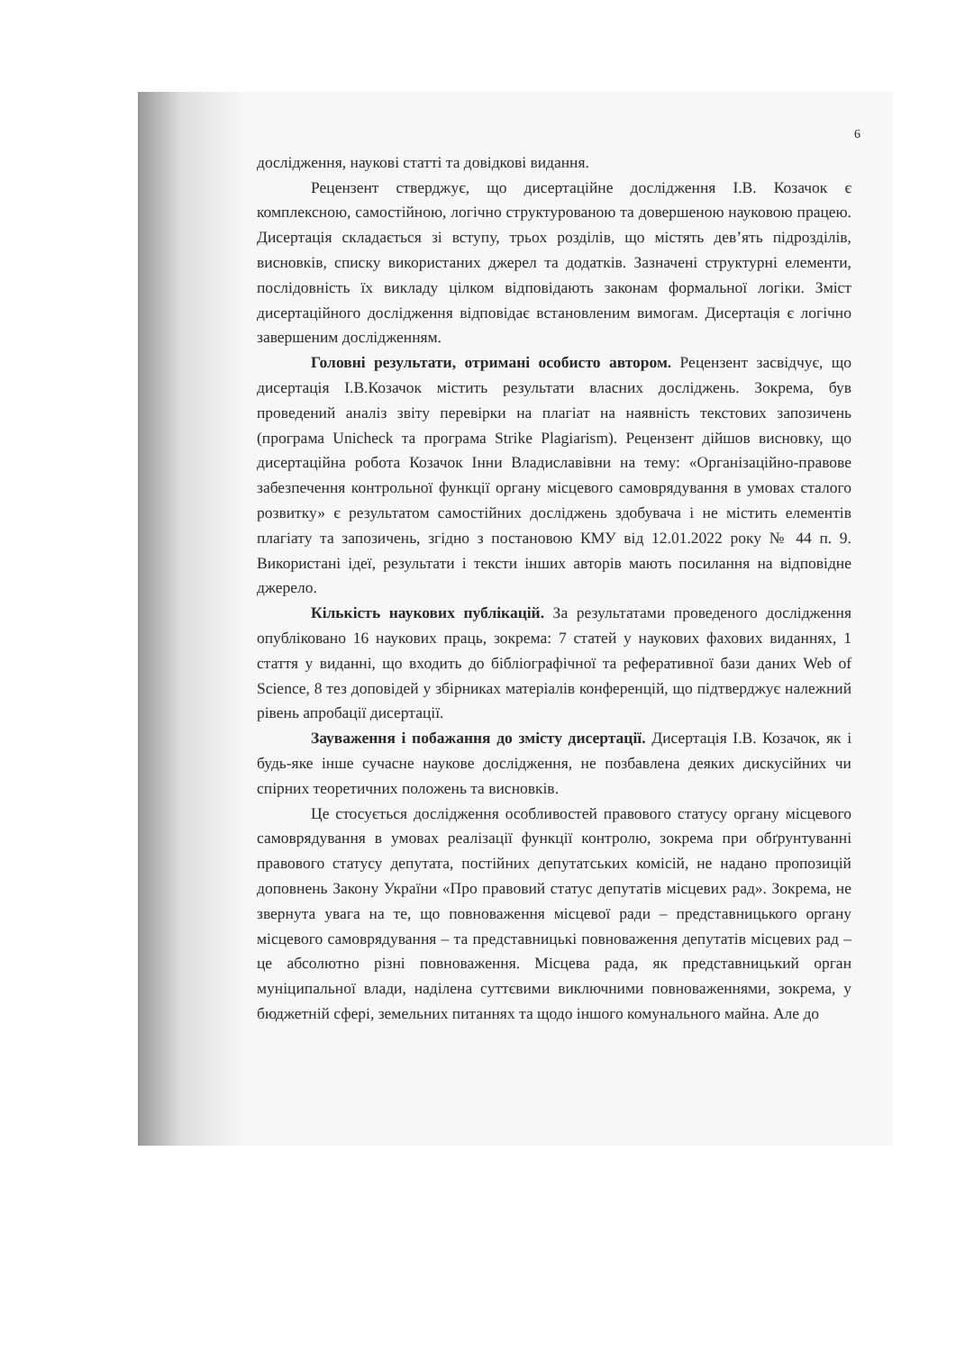6
дослідження, наукові статті та довідкові видання.
Рецензент стверджує, що дисертаційне дослідження І.В. Козачок є комплексною, самостійною, логічно структурованою та довершеною науковою працею. Дисертація складається зі вступу, трьох розділів, що містять дев’ять підрозділів, висновків, списку використаних джерел та додатків. Зазначені структурні елементи, послідовність їх викладу цілком відповідають законам формальної логіки. Зміст дисертаційного дослідження відповідає встановленим вимогам. Дисертація є логічно завершеним дослідженням.
Головні результати, отримані особисто автором. Рецензент засвідчує, що дисертація І.В.Козачок містить результати власних досліджень. Зокрема, був проведений аналіз звіту перевірки на плагіат на наявність текстових запозичень (програма Unicheck та програма Strike Plagiarism). Рецензент дійшов висновку, що дисертаційна робота Козачок Інни Владиславівни на тему: «Організаційно-правове забезпечення контрольної функції органу місцевого самоврядування в умовах сталого розвитку» є результатом самостійних досліджень здобувача і не містить елементів плагіату та запозичень, згідно з постановою КМУ від 12.01.2022 року № 44 п. 9. Використані ідеї, результати і тексти інших авторів мають посилання на відповідне джерело.
Кількість наукових публікацій. За результатами проведеного дослідження опубліковано 16 наукових праць, зокрема: 7 статей у наукових фахових виданнях, 1 стаття у виданні, що входить до бібліографічної та реферативної бази даних Web of Science, 8 тез доповідей у збірниках матеріалів конференцій, що підтверджує належний рівень апробації дисертації.
Зауваження і побажання до змісту дисертації. Дисертація І.В. Козачок, як і будь-яке інше сучасне наукове дослідження, не позбавлена деяких дискусійних чи спірних теоретичних положень та висновків.
Це стосується дослідження особливостей правового статусу органу місцевого самоврядування в умовах реалізації функції контролю, зокрема при обґрунтуванні правового статусу депутата, постійних депутатських комісій, не надано пропозицій доповнень Закону України «Про правовий статус депутатів місцевих рад». Зокрема, не звернута увага на те, що повноваження місцевої ради – представницького органу місцевого самоврядування – та представницькі повноваження депутатів місцевих рад – це абсолютно різні повноваження. Місцева рада, як представницький орган муніципальної влади, наділена суттєвими виключними повноваженнями, зокрема, у бюджетній сфері, земельних питаннях та щодо іншого комунального майна. Але до